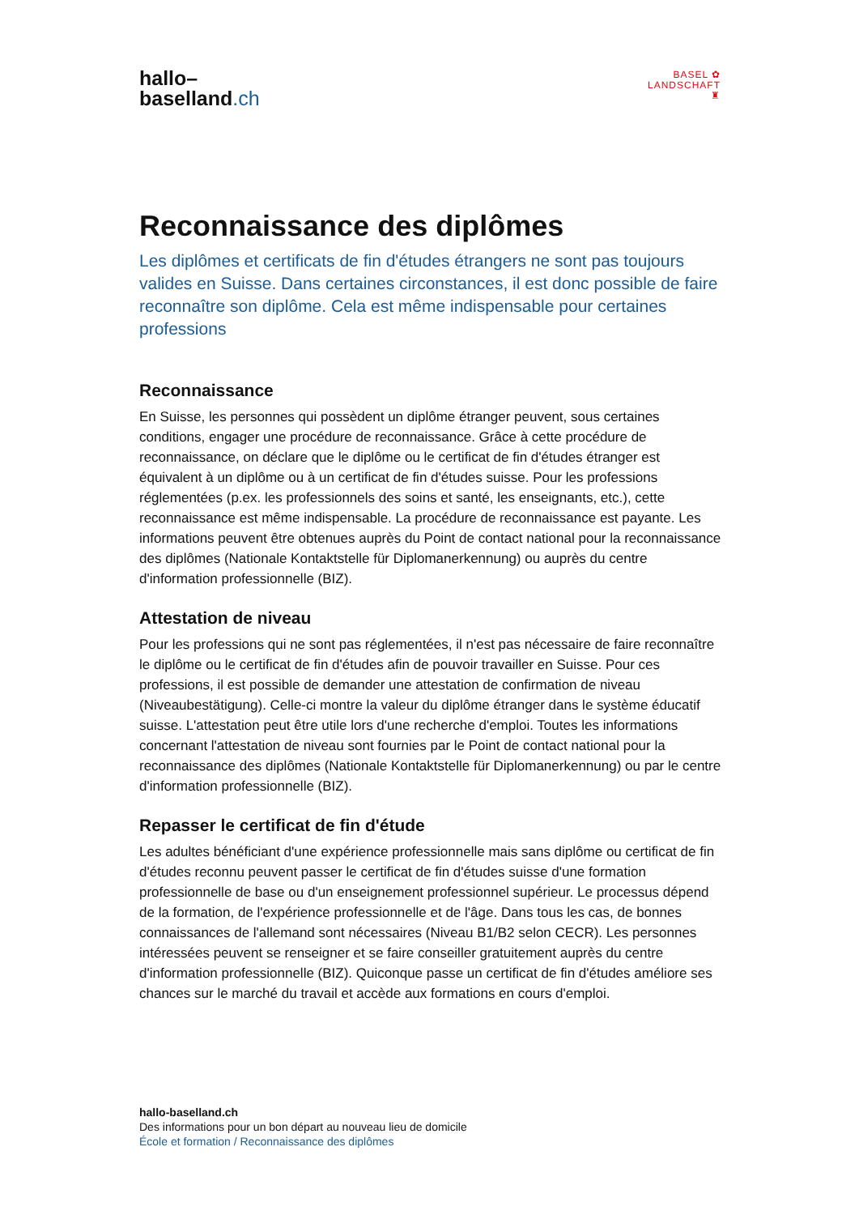hallo–
baselland.ch
BASEL ✿
LANDSCHAFT ♜
Reconnaissance des diplômes
Les diplômes et certificats de fin d'études étrangers ne sont pas toujours valides en Suisse. Dans certaines circonstances, il est donc possible de faire reconnaître son diplôme. Cela est même indispensable pour certaines professions
Reconnaissance
En Suisse, les personnes qui possèdent un diplôme étranger peuvent, sous certaines conditions, engager une procédure de reconnaissance. Grâce à cette procédure de reconnaissance, on déclare que le diplôme ou le certificat de fin d'études étranger est équivalent à un diplôme ou à un certificat de fin d'études suisse. Pour les professions réglementées (p.ex. les professionnels des soins et santé, les enseignants, etc.), cette reconnaissance est même indispensable. La procédure de reconnaissance est payante. Les informations peuvent être obtenues auprès du Point de contact national pour la reconnaissance des diplômes (Nationale Kontaktstelle für Diplomanerkennung) ou auprès du centre d'information professionnelle (BIZ).
Attestation de niveau
Pour les professions qui ne sont pas réglementées, il n'est pas nécessaire de faire reconnaître le diplôme ou le certificat de fin d'études afin de pouvoir travailler en Suisse. Pour ces professions, il est possible de demander une attestation de confirmation de niveau (Niveaubestätigung). Celle-ci montre la valeur du diplôme étranger dans le système éducatif suisse. L'attestation peut être utile lors d'une recherche d'emploi. Toutes les informations concernant l'attestation de niveau sont fournies par le Point de contact national pour la reconnaissance des diplômes (Nationale Kontaktstelle für Diplomanerkennung) ou par le centre d'information professionnelle (BIZ).
Repasser le certificat de fin d'étude
Les adultes bénéficiant d'une expérience professionnelle mais sans diplôme ou certificat de fin d'études reconnu peuvent passer le certificat de fin d'études suisse d'une formation professionnelle de base ou d'un enseignement professionnel supérieur. Le processus dépend de la formation, de l'expérience professionnelle et de l'âge. Dans tous les cas, de bonnes connaissances de l'allemand sont nécessaires (Niveau B1/B2 selon CECR). Les personnes intéressées peuvent se renseigner et se faire conseiller gratuitement auprès du centre d'information professionnelle (BIZ). Quiconque passe un certificat de fin d'études améliore ses chances sur le marché du travail et accède aux formations en cours d'emploi.
hallo-baselland.ch
Des informations pour un bon départ au nouveau lieu de domicile
École et formation / Reconnaissance des diplômes